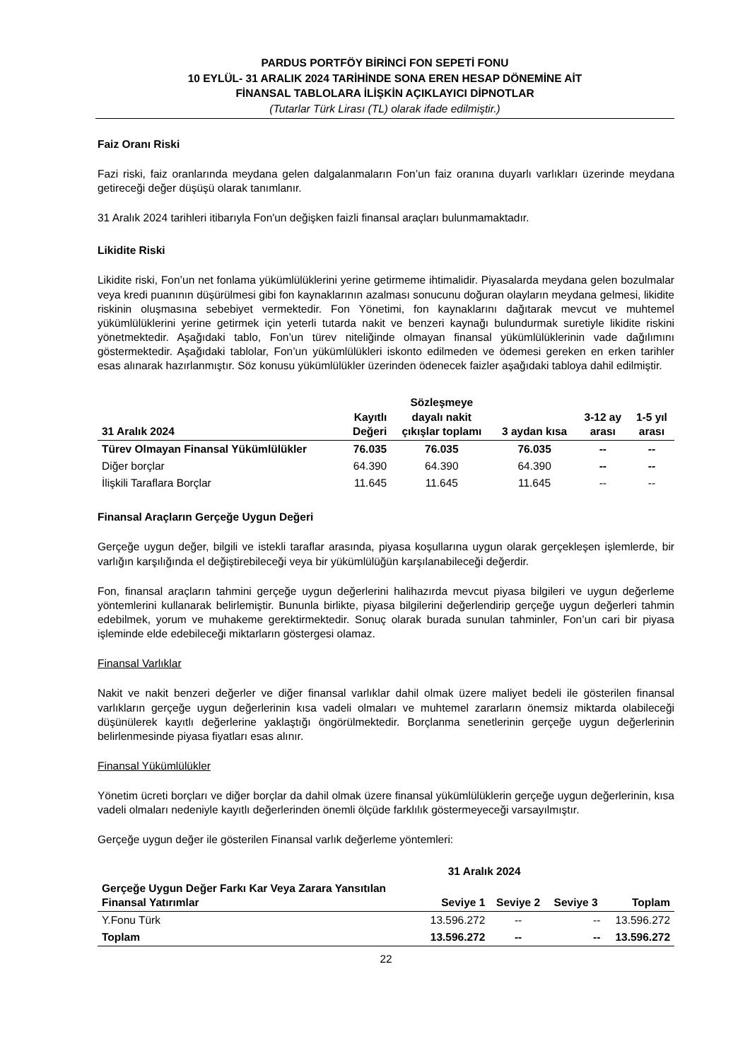PARDUS PORTFÖY BİRİNCİ FON SEPETİ FONU
10 EYLÜL- 31 ARALIK 2024 TARİHİNDE SONA EREN HESAP DÖNEMİNE AİT
FİNANSAL TABLOLARA İLİŞKİN AÇIKLAYICI DİPNOTLAR
(Tutarlar Türk Lirası (TL) olarak ifade edilmiştir.)
Faiz Oranı Riski
Fazi riski, faiz oranlarında meydana gelen dalgalanmaların Fon’un faiz oranına duyarlı varlıkları üzerinde meydana getireceği değer düşüşü olarak tanımlanır.
31 Aralık 2024 tarihleri itibarıyla Fon'un değişken faizli finansal araçları bulunmamaktadır.
Likidite Riski
Likidite riski, Fon’un net fonlama yükümlülüklerini yerine getirmeme ihtimalidir. Piyasalarda meydana gelen bozulmalar veya kredi puanının düşürülmesi gibi fon kaynaklarının azalması sonucunu doğuran olayların meydana gelmesi, likidite riskinin oluşmasına sebebiyet vermektedir. Fon Yönetimi, fon kaynaklarını dağıtarak mevcut ve muhtemel yükümlülüklerini yerine getirmek için yeterli tutarda nakit ve benzeri kaynağı bulundurmak suretiyle likidite riskini yönetmektedir. Aşağıdaki tablo, Fon’un türev niteliğinde olmayan finansal yükümlülüklerinin vade dağılımını göstermektedir. Aşağıdaki tablolar, Fon’un yükümlülükleri iskonto edilmeden ve ödemesi gereken en erken tarihler esas alınarak hazırlanmıştır. Söz konusu yükümlülükler üzerinden ödenecek faizler aşağıdaki tabloya dahil edilmiştir.
| 31 Aralık 2024 | Kayıtlı Değeri | Sözleşmeye dayalı nakit çıkışlar toplamı | 3 aydan kısa | 3-12 ay arası | 1-5 yıl arası |
| --- | --- | --- | --- | --- | --- |
| Türev Olmayan Finansal Yükümlülükler | 76.035 | 76.035 | 76.035 | -- | -- |
| Diğer borçlar | 64.390 | 64.390 | 64.390 | -- | -- |
| İlişkili Taraflara Borçlar | 11.645 | 11.645 | 11.645 | -- | -- |
Finansal Araçların Gerçeğe Uygun Değeri
Gerçeğe uygun değer, bilgili ve istekli taraflar arasında, piyasa koşullarına uygun olarak gerçekleşen işlemlerde, bir varlığın karşılığında el değiştirebileceği veya bir yükümlülüğün karşılanabileceği değerdir.
Fon, finansal araçların tahmini gerçeğe uygun değerlerini halihazırda mevcut piyasa bilgileri ve uygun değerleme yöntemlerini kullanarak belirlemiştir. Bununla birlikte, piyasa bilgilerini değerlendirip gerçeğe uygun değerleri tahmin edebilmek, yorum ve muhakeme gerektirmektedir. Sonuç olarak burada sunulan tahminler, Fon’un cari bir piyasa işleminde elde edebileceği miktarların göstergesi olamaz.
Finansal Varlıklar
Nakit ve nakit benzeri değerler ve diğer finansal varlıklar dahil olmak üzere maliyet bedeli ile gösterilen finansal varlıkların gerçeğe uygun değerlerinin kısa vadeli olmaları ve muhtemel zararların önemsiz miktarda olabileceği düşünülerek kayıtlı değerlerine yaklaştığı öngörülmektedir. Borçlanma senetlerinin gerçeğe uygun değerlerinin belirlenmesinde piyasa fiyatları esas alınır.
Finansal Yükümlülükler
Yönetim ücreti borçları ve diğer borçlar da dahil olmak üzere finansal yükümlülüklerin gerçeğe uygun değerlerinin, kısa vadeli olmaları nedeniyle kayıtlı değerlerinden önemli ölçüde farklılık göstermeyeceği varsayılmıştır.
Gerçeğe uygun değer ile gösterilen Finansal varlık değerleme yöntemleri:
| | 31 Aralık 2024 | | | |
| --- | --- | --- | --- | --- |
| Gerçeğe Uygun Değer Farkı Kar Veya Zarara Yansıtılan Finansal Yatırımlar | Seviye 1 | Seviye 2 | Seviye 3 | Toplam |
| Y.Fonu Türk | 13.596.272 | -- | -- | 13.596.272 |
| Toplam | 13.596.272 | -- | -- | 13.596.272 |
22